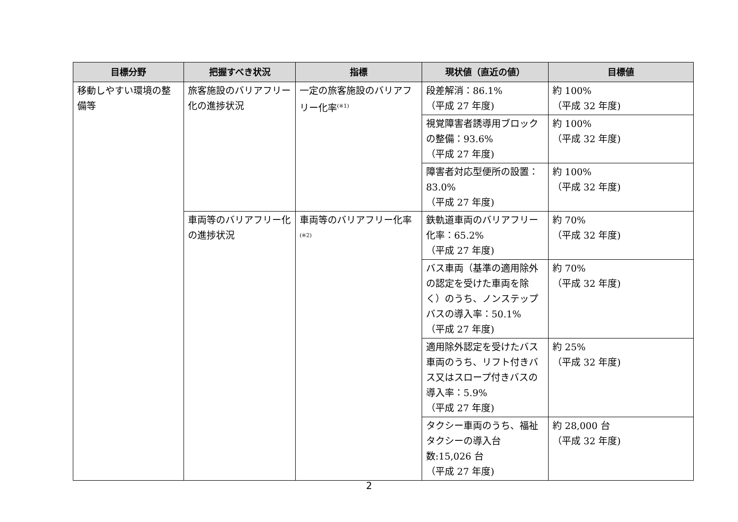| 目標分野 | 把握すべき状況 | 指標 | 現状値（直近の値） | 目標値 |
| --- | --- | --- | --- | --- |
| 移動しやすい環境の整備等 | 旅客施設のバリアフリー化の進捗状況 | 一定の旅客施設のバリアフリー化率<sup>(※1)</sup> | 段差解消：86.1% （平成 27 年度) | 約 100% （平成 32 年度) |
| | | | 視覚障害者誘導用ブロックの整備：93.6% （平成 27 年度) | 約 100% （平成 32 年度) |
| | | | 障害者対応型便所の設置：83.0% （平成 27 年度) | 約 100% （平成 32 年度) |
| | 車両等のバリアフリー化の進捗状況 | 車両等のバリアフリー化率<sup>(※2)</sup> | 鉄軌道車両のバリアフリー化率：65.2% （平成 27 年度) | 約 70% （平成 32 年度) |
| | | | バス車両（基準の適用除外の認定を受けた車両を除く）のうち、ノンステップバスの導入率：50.1% （平成 27 年度) | 約 70% （平成 32 年度) |
| | | | 適用除外認定を受けたバス車両のうち、リフト付きバス又はスロープ付きバスの導入率：5.9% （平成 27 年度) | 約 25% （平成 32 年度) |
| | | | タクシー車両のうち、福祉タクシーの導入台数:15,026 台 （平成 27 年度) | 約 28,000 台 （平成 32 年度) |
2